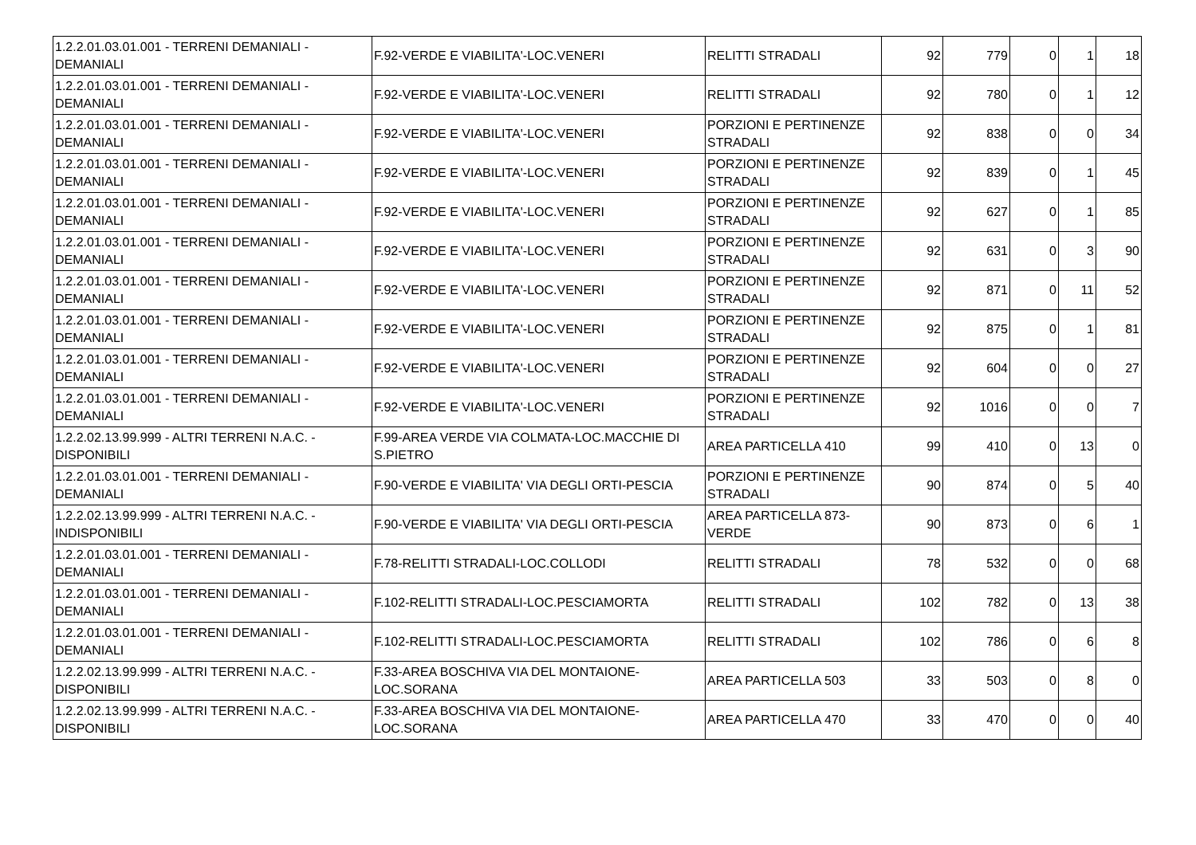| 1.2.2.01.03.01.001 - TERRENI DEMANIALI - DEMANIALI | F.92-VERDE E VIABILITA'-LOC.VENERI | RELITTI STRADALI | 92 | 779 | 0 | 1 | 18 |
| 1.2.2.01.03.01.001 - TERRENI DEMANIALI - DEMANIALI | F.92-VERDE E VIABILITA'-LOC.VENERI | RELITTI STRADALI | 92 | 780 | 0 | 1 | 12 |
| 1.2.2.01.03.01.001 - TERRENI DEMANIALI - DEMANIALI | F.92-VERDE E VIABILITA'-LOC.VENERI | PORZIONI E PERTINENZE STRADALI | 92 | 838 | 0 | 0 | 34 |
| 1.2.2.01.03.01.001 - TERRENI DEMANIALI - DEMANIALI | F.92-VERDE E VIABILITA'-LOC.VENERI | PORZIONI E PERTINENZE STRADALI | 92 | 839 | 0 | 1 | 45 |
| 1.2.2.01.03.01.001 - TERRENI DEMANIALI - DEMANIALI | F.92-VERDE E VIABILITA'-LOC.VENERI | PORZIONI E PERTINENZE STRADALI | 92 | 627 | 0 | 1 | 85 |
| 1.2.2.01.03.01.001 - TERRENI DEMANIALI - DEMANIALI | F.92-VERDE E VIABILITA'-LOC.VENERI | PORZIONI E PERTINENZE STRADALI | 92 | 631 | 0 | 3 | 90 |
| 1.2.2.01.03.01.001 - TERRENI DEMANIALI - DEMANIALI | F.92-VERDE E VIABILITA'-LOC.VENERI | PORZIONI E PERTINENZE STRADALI | 92 | 871 | 0 | 11 | 52 |
| 1.2.2.01.03.01.001 - TERRENI DEMANIALI - DEMANIALI | F.92-VERDE E VIABILITA'-LOC.VENERI | PORZIONI E PERTINENZE STRADALI | 92 | 875 | 0 | 1 | 81 |
| 1.2.2.01.03.01.001 - TERRENI DEMANIALI - DEMANIALI | F.92-VERDE E VIABILITA'-LOC.VENERI | PORZIONI E PERTINENZE STRADALI | 92 | 604 | 0 | 0 | 27 |
| 1.2.2.01.03.01.001 - TERRENI DEMANIALI - DEMANIALI | F.92-VERDE E VIABILITA'-LOC.VENERI | PORZIONI E PERTINENZE STRADALI | 92 | 1016 | 0 | 0 | 7 |
| 1.2.2.02.13.99.999 - ALTRI TERRENI N.A.C. - DISPONIBILI | F.99-AREA VERDE VIA COLMATA-LOC.MACCHIE DI S.PIETRO | AREA PARTICELLA 410 | 99 | 410 | 0 | 13 | 0 |
| 1.2.2.01.03.01.001 - TERRENI DEMANIALI - DEMANIALI | F.90-VERDE E VIABILITA' VIA DEGLI ORTI-PESCIA | PORZIONI E PERTINENZE STRADALI | 90 | 874 | 0 | 5 | 40 |
| 1.2.2.02.13.99.999 - ALTRI TERRENI N.A.C. - INDISPONIBILI | F.90-VERDE E VIABILITA' VIA DEGLI ORTI-PESCIA | AREA PARTICELLA 873-VERDE | 90 | 873 | 0 | 6 | 1 |
| 1.2.2.01.03.01.001 - TERRENI DEMANIALI - DEMANIALI | F.78-RELITTI STRADALI-LOC.COLLODI | RELITTI STRADALI | 78 | 532 | 0 | 0 | 68 |
| 1.2.2.01.03.01.001 - TERRENI DEMANIALI - DEMANIALI | F.102-RELITTI STRADALI-LOC.PESCIAMORTA | RELITTI STRADALI | 102 | 782 | 0 | 13 | 38 |
| 1.2.2.01.03.01.001 - TERRENI DEMANIALI - DEMANIALI | F.102-RELITTI STRADALI-LOC.PESCIAMORTA | RELITTI STRADALI | 102 | 786 | 0 | 6 | 8 |
| 1.2.2.02.13.99.999 - ALTRI TERRENI N.A.C. - DISPONIBILI | F.33-AREA BOSCHIVA VIA DEL MONTAIONE-LOC.SORANA | AREA PARTICELLA 503 | 33 | 503 | 0 | 8 | 0 |
| 1.2.2.02.13.99.999 - ALTRI TERRENI N.A.C. - DISPONIBILI | F.33-AREA BOSCHIVA VIA DEL MONTAIONE-LOC.SORANA | AREA PARTICELLA 470 | 33 | 470 | 0 | 0 | 40 |